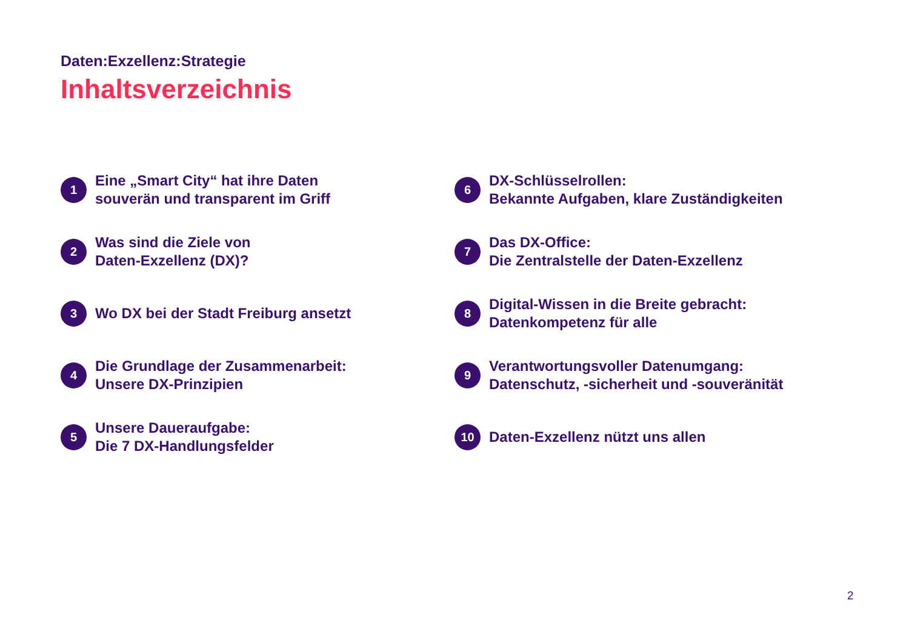Daten:Exzellenz:Strategie
Inhaltsverzeichnis
1
Eine „Smart City“ hat ihre Daten
souverän und transparent im Griff
2
Was sind die Ziele von
Daten-Exzellenz (DX)?
3
Wo DX bei der Stadt Freiburg ansetzt
4
Die Grundlage der Zusammenarbeit:
Unsere DX-Prinzipien
5
Unsere Daueraufgabe:
Die 7 DX-Handlungsfelder
6
DX-Schlüsselrollen:
Bekannte Aufgaben, klare Zuständigkeiten
7
Das DX-Office:
Die Zentralstelle der Daten-Exzellenz
8
Digital-Wissen in die Breite gebracht:
Datenkompetenz für alle
9
Verantwortungsvoller Datenumgang:
Datenschutz, -sicherheit und -souveränität
10
Daten-Exzellenz nützt uns allen
2